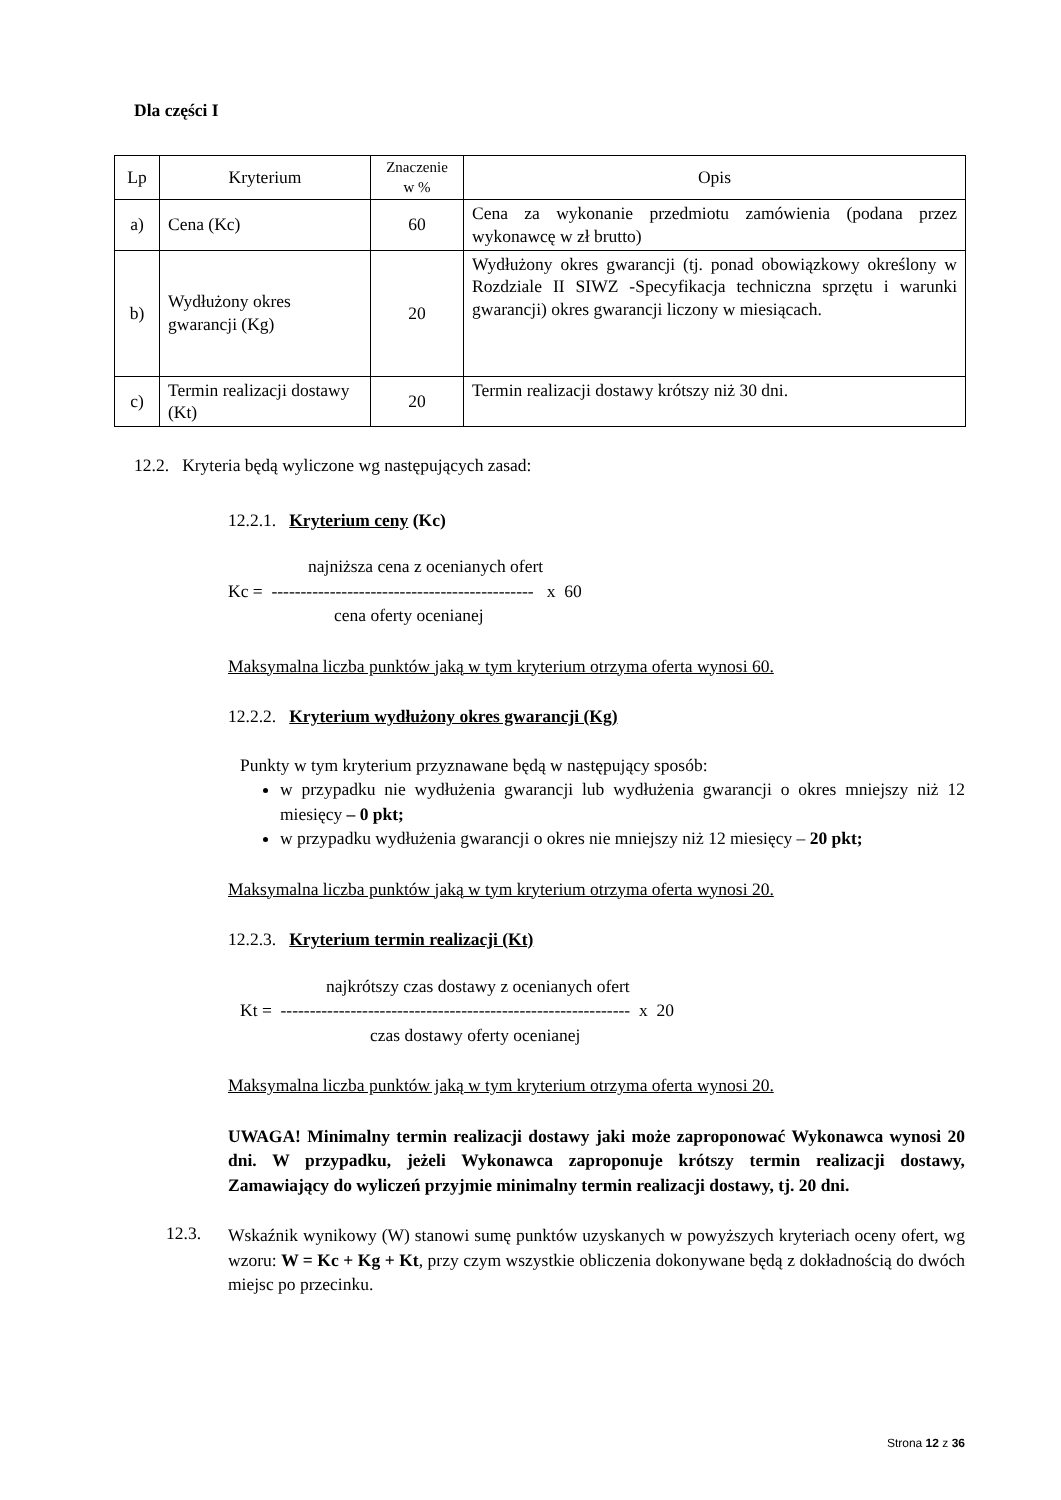Dla części I
| Lp | Kryterium | Znaczenie w % | Opis |
| --- | --- | --- | --- |
| a) | Cena (Kc) | 60 | Cena za wykonanie przedmiotu zamówienia (podana przez wykonawcę w zł brutto) |
| b) | Wydłużony okres gwarancji (Kg) | 20 | Wydłużony okres gwarancji (tj. ponad obowiązkowy określony w Rozdziale II SIWZ -Specyfikacja techniczna sprzętu i warunki gwarancji) okres gwarancji liczony w miesiącach. |
| c) | Termin realizacji dostawy (Kt) | 20 | Termin realizacji dostawy krótszy niż 30 dni. |
12.2. Kryteria będą wyliczone wg następujących zasad:
12.2.1. Kryterium ceny (Kc)
najniższa cena z ocenianych ofert
Kc = --------------------------------------------- x 60
cena oferty ocenianej
Maksymalna liczba punktów jaką w tym kryterium otrzyma oferta wynosi 60.
12.2.2. Kryterium wydłużony okres gwarancji (Kg)
Punkty w tym kryterium przyznawane będą w następujący sposób:
w przypadku nie wydłużenia gwarancji lub wydłużenia gwarancji o okres mniejszy niż 12 miesięcy – 0 pkt;
w przypadku wydłużenia gwarancji o okres nie mniejszy niż 12 miesięcy – 20 pkt;
Maksymalna liczba punktów jaką w tym kryterium otrzyma oferta wynosi 20.
12.2.3. Kryterium termin realizacji (Kt)
najkrótszy czas dostawy z ocenianych ofert
Kt = ------------------------------------------------------------ x 20
czas dostawy oferty ocenianej
Maksymalna liczba punktów jaką w tym kryterium otrzyma oferta wynosi 20.
UWAGA! Minimalny termin realizacji dostawy jaki może zaproponować Wykonawca wynosi 20 dni. W przypadku, jeżeli Wykonawca zaproponuje krótszy termin realizacji dostawy, Zamawiający do wyliczeń przyjmie minimalny termin realizacji dostawy, tj. 20 dni.
12.3.
Wskaźnik wynikowy (W) stanowi sumę punktów uzyskanych w powyższych kryteriach oceny ofert, wg wzoru: W = Kc + Kg + Kt, przy czym wszystkie obliczenia dokonywane będą z dokładnością do dwóch miejsc po przecinku.
Strona 12 z 36